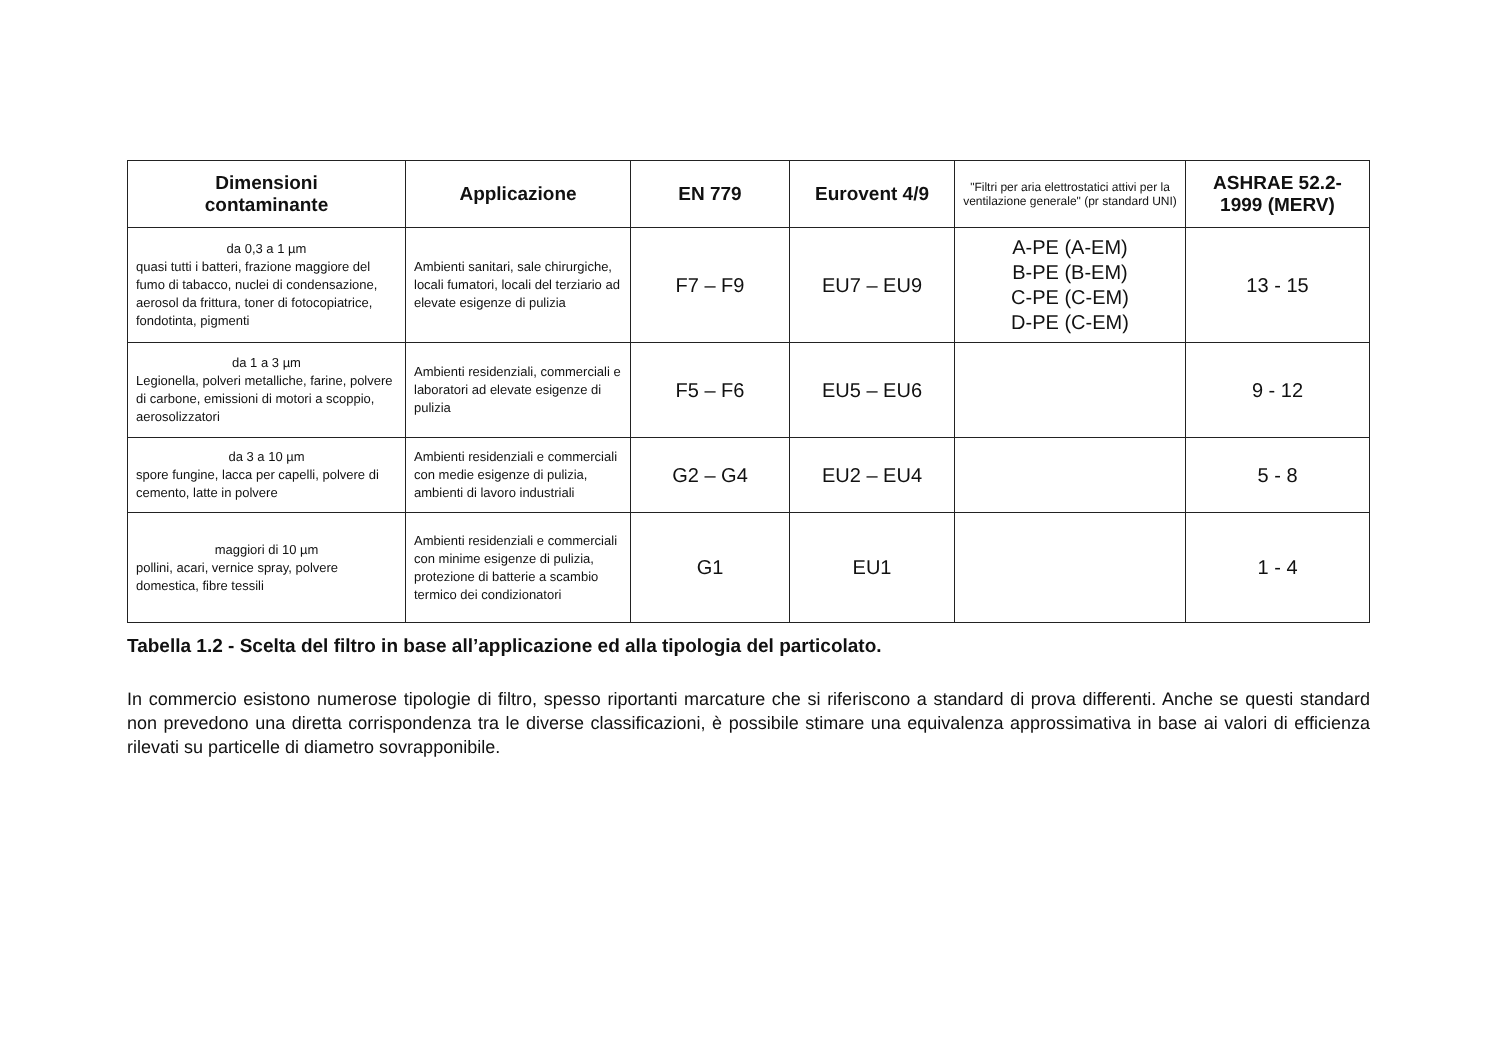| Dimensioni contaminante | Applicazione | EN 779 | Eurovent 4/9 | "Filtri per aria elettrostatici attivi per la ventilazione generale" (pr standard UNI) | ASHRAE 52.2- 1999 (MERV) |
| --- | --- | --- | --- | --- | --- |
| da 0,3 a 1 µm quasi tutti i batteri, frazione maggiore del fumo di tabacco, nuclei di condensazione, aerosol da frittura, toner di fotocopiatrice, fondotinta, pigmenti | Ambienti sanitari, sale chirurgiche, locali fumatori, locali del terziario ad elevate esigenze di pulizia | F7 – F9 | EU7 – EU9 | A-PE (A-EM) B-PE (B-EM) C-PE (C-EM) D-PE (C-EM) | 13 - 15 |
| da 1 a 3 µm Legionella, polveri metalliche, farine, polvere di carbone, emissioni di motori a scoppio, aerosolizzatori | Ambienti residenziali, commerciali e laboratori ad elevate esigenze di pulizia | F5 – F6 | EU5 – EU6 | | 9 - 12 |
| da 3 a 10 µm spore fungine, lacca per capelli, polvere di cemento, latte in polvere | Ambienti residenziali e commerciali con medie esigenze di pulizia, ambienti di lavoro industriali | G2 – G4 | EU2 – EU4 | | 5 - 8 |
| maggiori di 10 µm pollini, acari, vernice spray, polvere domestica, fibre tessili | Ambienti residenziali e commerciali con minime esigenze di pulizia, protezione di batterie a scambio termico dei condizionatori | G1 | EU1 | | 1 - 4 |
Tabella 1.2 - Scelta del filtro in base all’applicazione ed alla tipologia del particolato.
In commercio esistono numerose tipologie di filtro, spesso riportanti marcature che si riferiscono a standard di prova differenti. Anche se questi standard non prevedono una diretta corrispondenza tra le diverse classificazioni, è possibile stimare una equivalenza approssimativa in base ai valori di efficienza rilevati su particelle di diametro sovrapponibile.